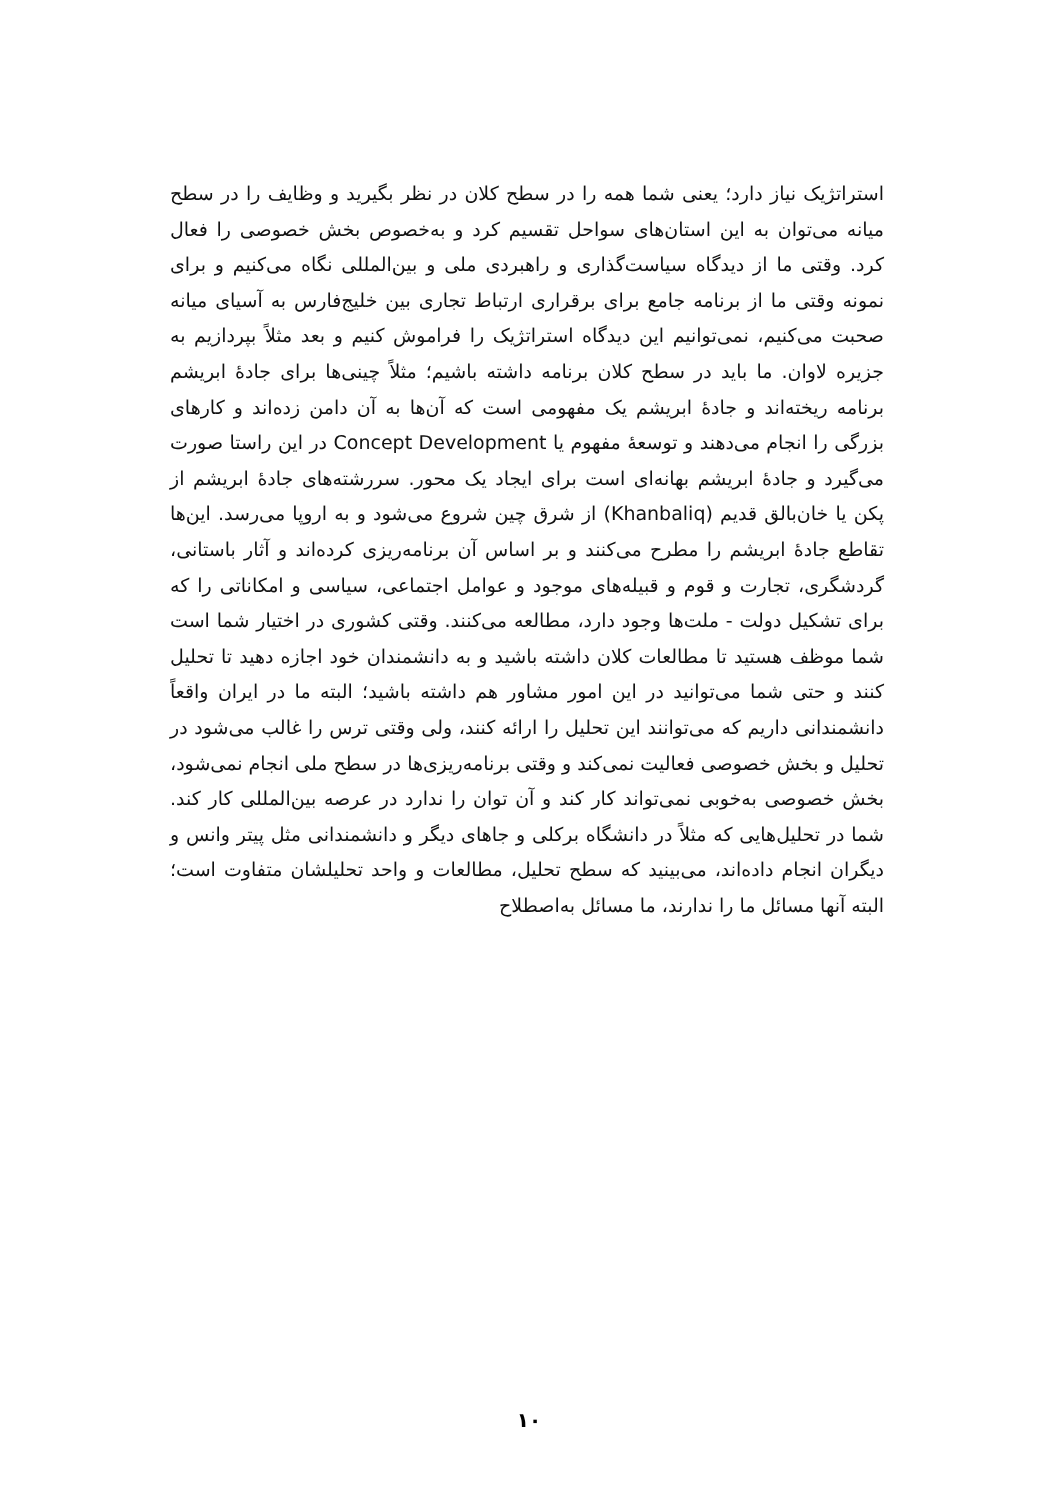استراتژیک نیاز دارد؛ یعنی شما همه را در سطح کلان در نظر بگیرید و وظایف را در سطح میانه می‌توان به این استان‌های سواحل تقسیم کرد و به‌خصوص بخش خصوصی را فعال کرد. وقتی ما از دیدگاه سیاست‌گذاری و راهبردی ملی و بین‌المللی نگاه می‌کنیم و برای نمونه وقتی ما از برنامه جامع برای برقراری ارتباط تجاری بین خلیج‌فارس به آسیای میانه صحبت می‌کنیم، نمی‌توانیم این دیدگاه استراتژیک را فراموش کنیم و بعد مثلاً بپردازیم به جزیره لاوان. ما باید در سطح کلان برنامه داشته باشیم؛ مثلاً چینی‌ها برای جادهٔ ابریشم برنامه ریخته‌اند و جادهٔ ابریشم یک مفهومی است که آن‌ها به آن دامن زده‌اند و کارهای بزرگی را انجام می‌دهند و توسعهٔ مفهوم یا Concept Development در این راستا صورت می‌گیرد و جادهٔ ابریشم بهانه‌ای است برای ایجاد یک محور. سررشته‌های جادهٔ ابریشم از پکن یا خان‌بالق قدیم (Khanbaliq) از شرق چین شروع می‌شود و به اروپا می‌رسد. این‌ها تقاطع جادهٔ ابریشم را مطرح می‌کنند و بر اساس آن برنامه‌ریزی کرده‌اند و آثار باستانی، گردشگری، تجارت و قوم و قبیله‌های موجود و عوامل اجتماعی، سیاسی و امکاناتی را که برای تشکیل دولت - ملت‌ها وجود دارد، مطالعه می‌کنند. وقتی کشوری در اختیار شما است شما موظف هستید تا مطالعات کلان داشته باشید و به دانشمندان خود اجازه دهید تا تحلیل کنند و حتی شما می‌توانید در این امور مشاور هم داشته باشید؛ البته ما در ایران واقعاً دانشمندانی داریم که می‌توانند این تحلیل را ارائه کنند، ولی وقتی ترس را غالب می‌شود در تحلیل و بخش خصوصی فعالیت نمی‌کند و وقتی برنامه‌ریزی‌ها در سطح ملی انجام نمی‌شود، بخش خصوصی به‌خوبی نمی‌تواند کار کند و آن توان را ندارد در عرصه بین‌المللی کار کند. شما در تحلیل‌هایی که مثلاً در دانشگاه برکلی و جاهای دیگر و دانشمندانی مثل پیتر وانس و دیگران انجام داده‌اند، می‌بینید که سطح تحلیل، مطالعات و واحد تحلیلشان متفاوت است؛ البته آنها مسائل ما را ندارند، ما مسائل به‌اصطلاح
۱۰